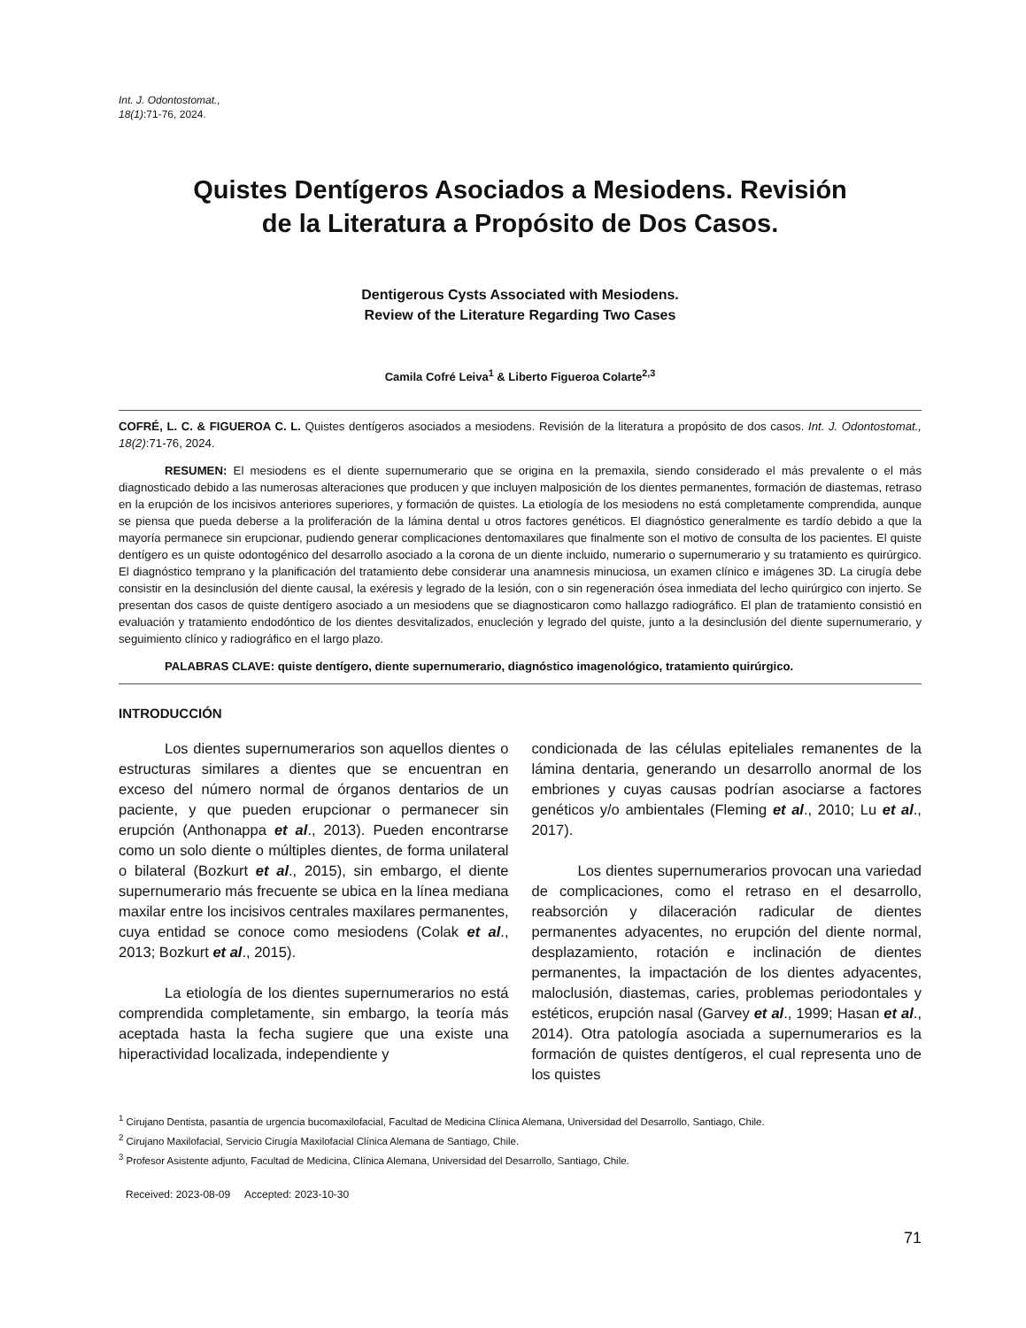Int. J. Odontostomat.,
18(1):71-76, 2024.
Quistes Dentígeros Asociados a Mesiodens. Revisión
de la Literatura a Propósito de Dos Casos.
Dentigerous Cysts Associated with Mesiodens.
Review of the Literature Regarding Two Cases
Camila Cofré Leiva<sup>1</sup> & Liberto Figueroa Colarte<sup>2,3</sup>
COFRÉ, L. C. & FIGUEROA C. L. Quistes dentígeros asociados a mesiodens. Revisión de la literatura a propósito de dos casos. Int. J. Odontostomat., 18(2):71-76, 2024.
RESUMEN: El mesiodens es el diente supernumerario que se origina en la premaxila, siendo considerado el más prevalente o el más diagnosticado debido a las numerosas alteraciones que producen y que incluyen malposición de los dientes permanentes, formación de diastemas, retraso en la erupción de los incisivos anteriores superiores, y formación de quistes. La etiología de los mesiodens no está completamente comprendida, aunque se piensa que pueda deberse a la proliferación de la lámina dental u otros factores genéticos. El diagnóstico generalmente es tardío debido a que la mayoría permanece sin erupcionar, pudiendo generar complicaciones dentomaxilares que finalmente son el motivo de consulta de los pacientes. El quiste dentígero es un quiste odontogénico del desarrollo asociado a la corona de un diente incluido, numerario o supernumerario y su tratamiento es quirúrgico. El diagnóstico temprano y la planificación del tratamiento debe considerar una anamnesis minuciosa, un examen clínico e imágenes 3D. La cirugía debe consistir en la desinclusión del diente causal, la exéresis y legrado de la lesión, con o sin regeneración ósea inmediata del lecho quirúrgico con injerto. Se presentan dos casos de quiste dentígero asociado a un mesiodens que se diagnosticaron como hallazgo radiográfico. El plan de tratamiento consistió en evaluación y tratamiento endodóntico de los dientes desvitalizados, enucleción y legrado del quiste, junto a la desinclusión del diente supernumerario, y seguimiento clínico y radiográfico en el largo plazo.
PALABRAS CLAVE: quiste dentígero, diente supernumerario, diagnóstico imagenológico, tratamiento quirúrgico.
INTRODUCCIÓN
Los dientes supernumerarios son aquellos dientes o estructuras similares a dientes que se encuentran en exceso del número normal de órganos dentarios de un paciente, y que pueden erupcionar o permanecer sin erupción (Anthonappa et al., 2013). Pueden encontrarse como un solo diente o múltiples dientes, de forma unilateral o bilateral (Bozkurt et al., 2015), sin embargo, el diente supernumerario más frecuente se ubica en la línea mediana maxilar entre los incisivos centrales maxilares permanentes, cuya entidad se conoce como mesiodens (Colak et al., 2013; Bozkurt et al., 2015).
La etiología de los dientes supernumerarios no está comprendida completamente, sin embargo, la teoría más aceptada hasta la fecha sugiere que una existe una hiperactividad localizada, independiente y
condicionada de las células epiteliales remanentes de la lámina dentaria, generando un desarrollo anormal de los embriones y cuyas causas podrían asociarse a factores genéticos y/o ambientales (Fleming et al., 2010; Lu et al., 2017).
Los dientes supernumerarios provocan una variedad de complicaciones, como el retraso en el desarrollo, reabsorción y dilaceración radicular de dientes permanentes adyacentes, no erupción del diente normal, desplazamiento, rotación e inclinación de dientes permanentes, la impactación de los dientes adyacentes, maloclusión, diastemas, caries, problemas periodontales y estéticos, erupción nasal (Garvey et al., 1999; Hasan et al., 2014). Otra patología asociada a supernumerarios es la formación de quistes dentígeros, el cual representa uno de los quistes
<sup>1</sup> Cirujano Dentista, pasantía de urgencia bucomaxilofacial, Facultad de Medicina Clínica Alemana, Universidad del Desarrollo, Santiago, Chile.
<sup>2</sup> Cirujano Maxilofacial, Servicio Cirugía Maxilofacial Clínica Alemana de Santiago, Chile.
<sup>3</sup> Profesor Asistente adjunto, Facultad de Medicina, Clínica Alemana, Universidad del Desarrollo, Santiago, Chile.
Received: 2023-08-09 Accepted: 2023-10-30
71